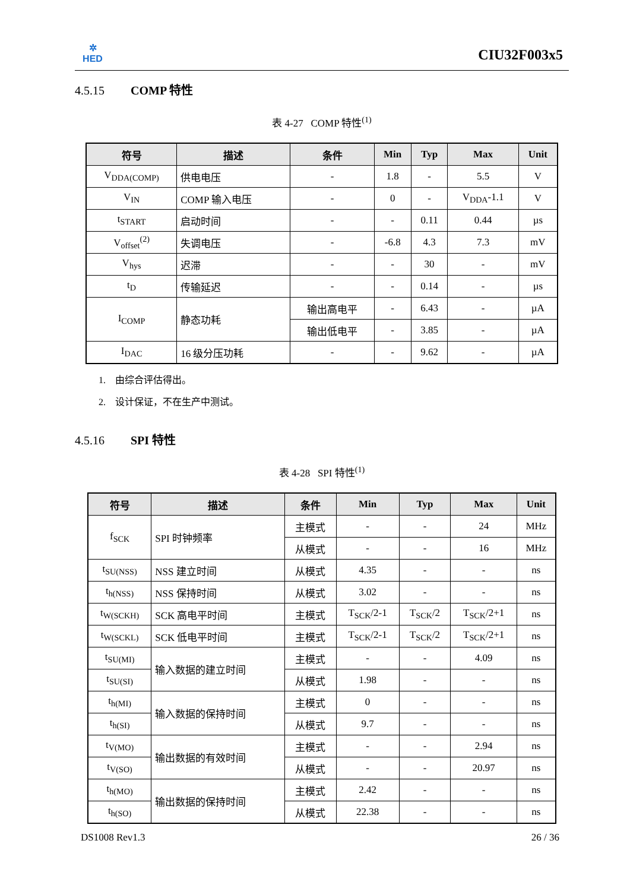✲
HED
CIU32F003x5
4.5.15 COMP 特性
表 4-27 COMP 特性<sup>(1)</sup>
| 符号 | 描述 | 条件 | Min | Typ | Max | Unit |
| --- | --- | --- | --- | --- | --- | --- |
| V<sub>DDA(COMP)</sub> | 供电电压 | - | 1.8 | - | 5.5 | V |
| V<sub>IN</sub> | COMP 输入电压 | - | 0 | - | V<sub>DDA</sub>-1.1 | V |
| t<sub>START</sub> | 启动时间 | - | - | 0.11 | 0.44 | µs |
| V<sub>offset</sub><sup>(2)</sup> | 失调电压 | - | -6.8 | 4.3 | 7.3 | mV |
| V<sub>hys</sub> | 迟滞 | - | - | 30 | - | mV |
| t<sub>D</sub> | 传输延迟 | - | - | 0.14 | - | µs |
| I<sub>COMP</sub> | 静态功耗 | 输出高电平 | - | 6.43 | - | µA |
| | | 输出低电平 | - | 3.85 | - | µA |
| I<sub>DAC</sub> | 16 级分压功耗 | - | - | 9.62 | - | µA |
1. 由综合评估得出。
2. 设计保证，不在生产中测试。
4.5.16 SPI 特性
表 4-28 SPI 特性<sup>(1)</sup>
| 符号 | 描述 | 条件 | Min | Typ | Max | Unit |
| --- | --- | --- | --- | --- | --- | --- |
| f<sub>SCK</sub> | SPI 时钟频率 | 主模式 | - | - | 24 | MHz |
| | | 从模式 | - | - | 16 | MHz |
| t<sub>SU(NSS)</sub> | NSS 建立时间 | 从模式 | 4.35 | - | - | ns |
| t<sub>h(NSS)</sub> | NSS 保持时间 | 从模式 | 3.02 | - | - | ns |
| t<sub>W(SCKH)</sub> | SCK 高电平时间 | 主模式 | T<sub>SCK</sub>/2-1 | T<sub>SCK</sub>/2 | T<sub>SCK</sub>/2+1 | ns |
| t<sub>W(SCKL)</sub> | SCK 低电平时间 | 主模式 | T<sub>SCK</sub>/2-1 | T<sub>SCK</sub>/2 | T<sub>SCK</sub>/2+1 | ns |
| t<sub>SU(MI)</sub> | 输入数据的建立时间 | 主模式 | - | - | 4.09 | ns |
| t<sub>SU(SI)</sub> | | 从模式 | 1.98 | - | - | ns |
| t<sub>h(MI)</sub> | 输入数据的保持时间 | 主模式 | 0 | - | - | ns |
| t<sub>h(SI)</sub> | | 从模式 | 9.7 | - | - | ns |
| t<sub>V(MO)</sub> | 输出数据的有效时间 | 主模式 | - | - | 2.94 | ns |
| t<sub>V(SO)</sub> | | 从模式 | - | - | 20.97 | ns |
| t<sub>h(MO)</sub> | 输出数据的保持时间 | 主模式 | 2.42 | - | - | ns |
| t<sub>h(SO)</sub> | | 从模式 | 22.38 | - | - | ns |
DS1008 Rev1.3 26 / 36